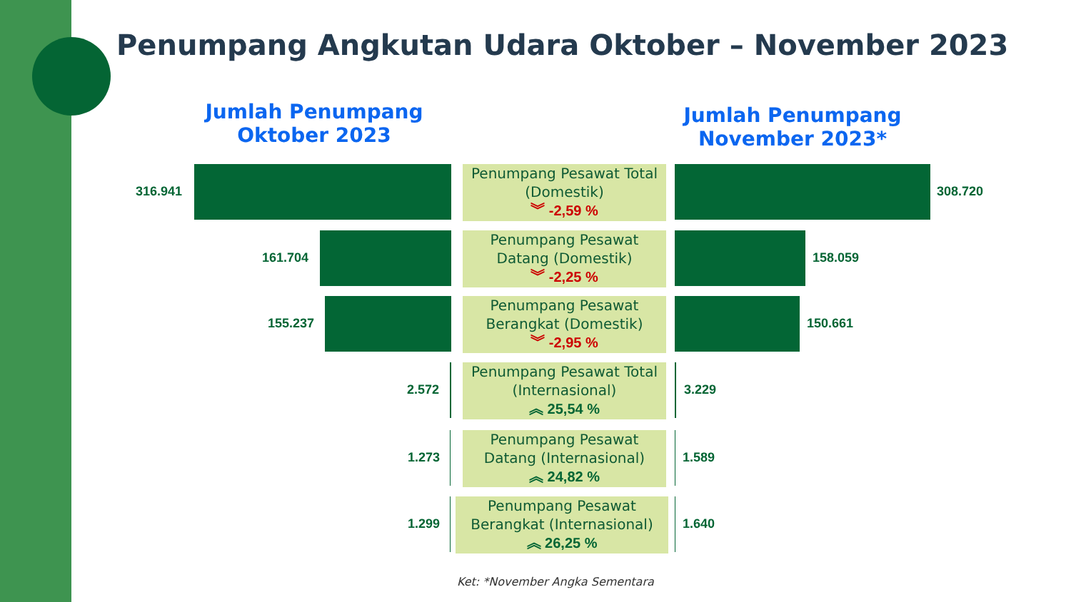Penumpang Angkutan Udara Oktober – November 2023
Jumlah Penumpang Oktober 2023
Jumlah Penumpang November 2023*
316.941
Penumpang Pesawat Total (Domestik)
︾ -2,59 %
308.720
161.704
Penumpang Pesawat Datang (Domestik)
︾ -2,25 %
158.059
155.237
Penumpang Pesawat Berangkat (Domestik)
︾ -2,95 %
150.661
2.572
Penumpang Pesawat Total (Internasional)
︽ 25,54 %
3.229
1.273
Penumpang Pesawat Datang (Internasional)
︽ 24,82 %
1.589
1.299
Penumpang Pesawat Berangkat (Internasional)
︽ 26,25 %
1.640
Ket: *November Angka Sementara